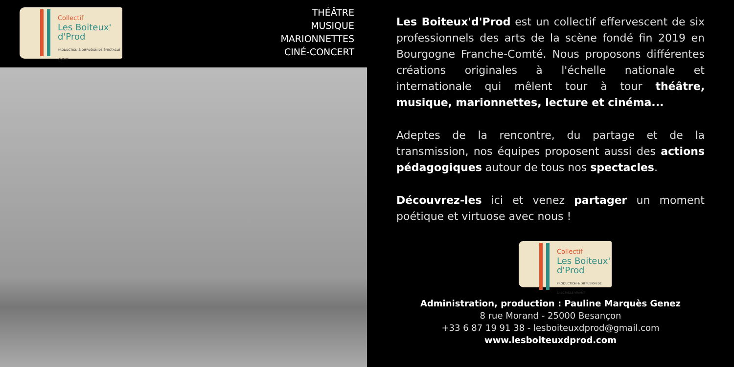Collectif
Les Boiteux'
d'Prod
PRODUCTION & DIFFUSION DE SPECTACLE VIVANT
THÉÂTRE
MUSIQUE
MARIONNETTES
CINÉ-CONCERT
Les Boiteux'd'Prod est un collectif effervescent de six professionnels des arts de la scène fondé fin 2019 en Bourgogne Franche-Comté. Nous proposons différentes créations originales à l'échelle nationale et internationale qui mêlent tour à tour théâtre, musique, marionnettes, lecture et cinéma...
Adeptes de la rencontre, du partage et de la transmission, nos équipes proposent aussi des actions pédagogiques autour de tous nos spectacles.
Découvrez-les ici et venez partager un moment poétique et virtuose avec nous !
Collectif
Les Boiteux'
d'Prod
PRODUCTION & DIFFUSION DE SPECTACLE VIVANT
Administration, production : Pauline Marquès Genez
8 rue Morand - 25000 Besançon
+33 6 87 19 91 38 - lesboiteuxdprod@gmail.com
www.lesboiteuxdprod.com